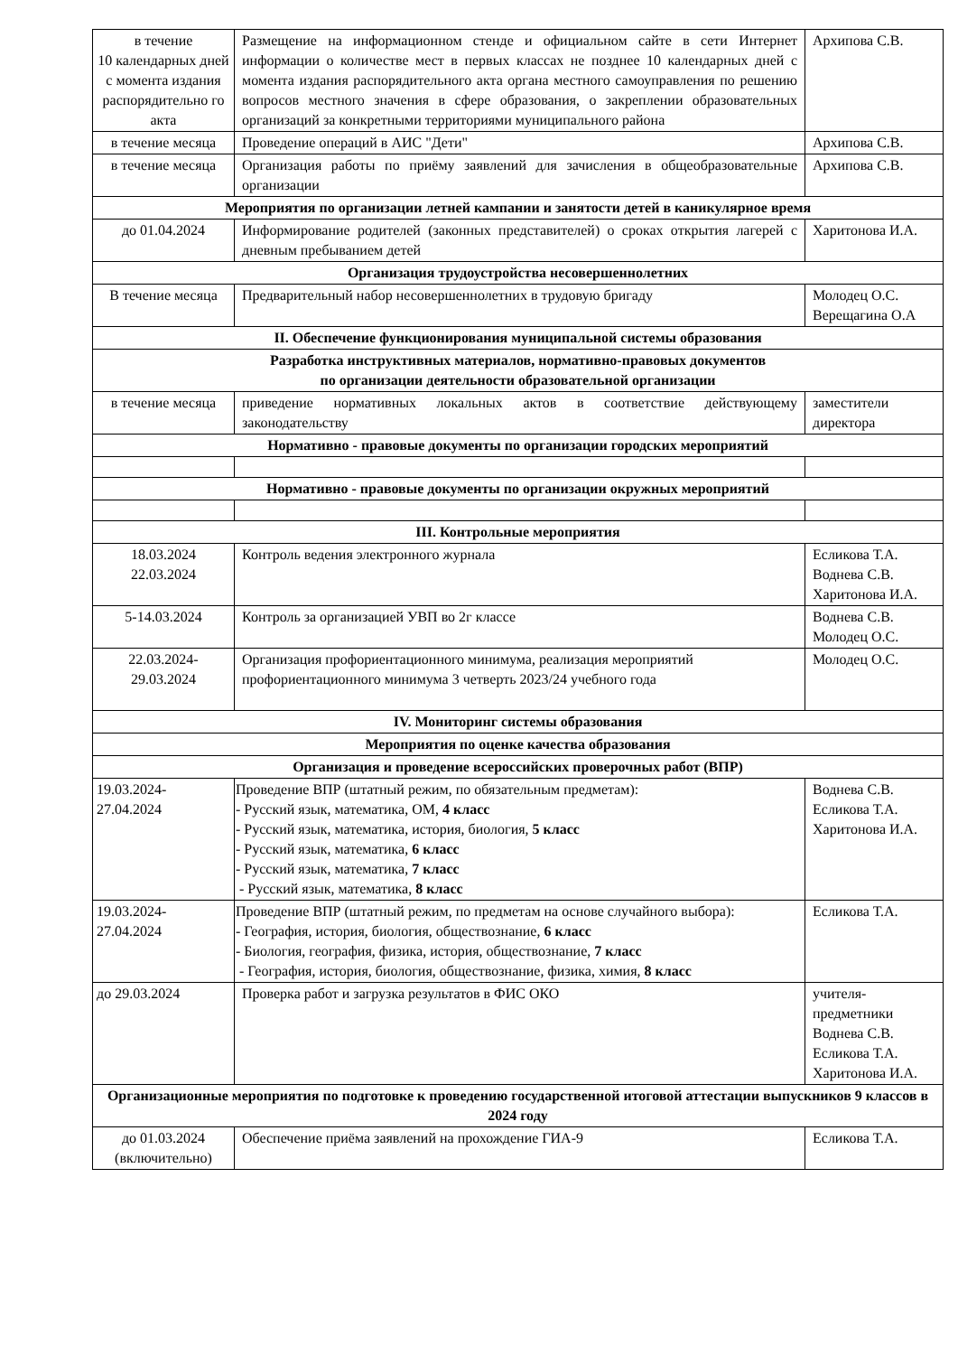| в течение 10 календарных дней с момента издания распорядительно го акта | Размещение на информационном стенде и официальном сайте в сети Интернет информации о количестве мест в первых классах не позднее 10 календарных дней с момента издания распорядительного акта органа местного самоуправления по решению вопросов местного значения в сфере образования, о закреплении образовательных организаций за конкретными территориями муниципального района | Архипова С.В. |
| в течение месяца | Проведение операций в АИС "Дети" | Архипова С.В. |
| в течение месяца | Организация работы по приёму заявлений для зачисления в общеобразовательные организации | Архипова С.В. |
| Мероприятия по организации летней кампании и занятости детей в каникулярное время | | |
| до 01.04.2024 | Информирование родителей (законных представителей) о сроках открытия лагерей с дневным пребыванием детей | Харитонова И.А. |
| Организация трудоустройства несовершеннолетних | | |
| В течение месяца | Предварительный набор несовершеннолетних в трудовую бригаду | Молодец О.С. Верещагина О.А |
| II. Обеспечение функционирования муниципальной системы образования | | |
| Разработка инструктивных материалов, нормативно-правовых документов по организации деятельности образовательной организации | | |
| в течение месяца | приведение нормативных локальных актов в соответствие действующему законодательству | заместители директора |
| Нормативно - правовые документы по организации городских мероприятий | | |
| Нормативно - правовые документы по организации окружных мероприятий | | |
| III. Контрольные мероприятия | | |
| 18.03.2024 22.03.2024 | Контроль ведения электронного журнала | Есликова Т.А. Воднева С.В. Харитонова И.А. |
| 5-14.03.2024 | Контроль за организацией УВП во 2г классе | Воднева С.В. Молодец О.С. |
| 22.03.2024- 29.03.2024 | Организация профориентационного минимума, реализация мероприятий профориентационного минимума 3 четверть 2023/24 учебного года | Молодец О.С. |
| IV. Мониторинг системы образования | | |
| Мероприятия по оценке качества образования | | |
| Организация и проведение всероссийских проверочных работ (ВПР) | | |
| 19.03.2024- 27.04.2024 | Проведение ВПР (штатный режим, по обязательным предметам): - Русский язык, математика, ОМ, 4 класс - Русский язык, математика, история, биология, 5 класс - Русский язык, математика, 6 класс - Русский язык, математика, 7 класс - Русский язык, математика, 8 класс | Воднева С.В. Есликова Т.А. Харитонова И.А. |
| 19.03.2024- 27.04.2024 | Проведение ВПР (штатный режим, по предметам на основе случайного выбора): - География, история, биология, обществознание, 6 класс - Биология, география, физика, история, обществознание, 7 класс - География, история, биология, обществознание, физика, химия, 8 класс | Есликова Т.А. |
| до 29.03.2024 | Проверка работ и загрузка результатов в ФИС ОКО | учителя-предметники Воднева С.В. Есликова Т.А. Харитонова И.А. |
| Организационные мероприятия по подготовке к проведению государственной итоговой аттестации выпускников 9 классов в 2024 году | | |
| до 01.03.2024 (включительно) | Обеспечение приёма заявлений на прохождение ГИА-9 | Есликова Т.А. |